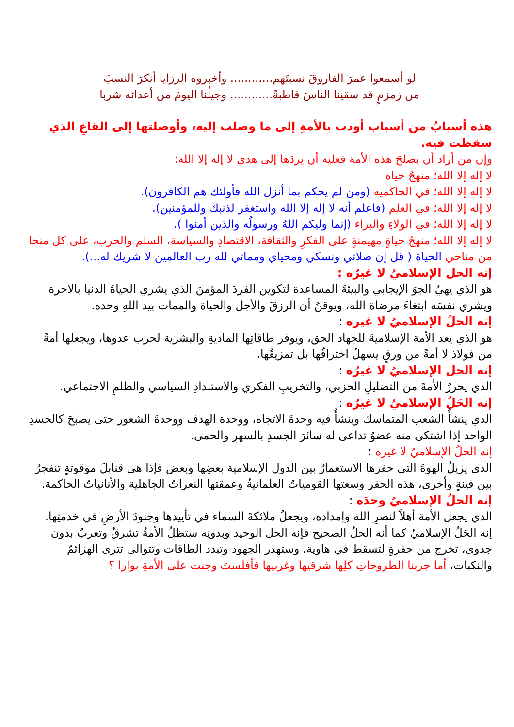لو أسمعوا عمرَ الفاروقَ نسبتَهم............ وأخبروه الرزايا أنكرَ النسبَ
من زمزمٍ قد سقينا الناسَ قاطبةً............ وجيلُنا اليومَ من أعدائه شربا
هذه أسبابُ من أسباب أودت بالأمةِ إلى ما وصلت إليه، وأوصلتها إلى القاعِ الذي سقطت فيه.
وإن من أراد أن يصلحَ هذه الأمة فعليه أن يردَها إلى هدي لا إله إلا الله؛
لا إله إلا الله؛ منهجُ حياة
لا إله إلا الله؛ في الحاكمية (ومن لم يحكم بما أنزل الله فأولئك هم الكافرون).
لا إله إلا الله؛ في العلم (فاعلم أنه لا إله إلا الله واستغفر لذنبك وللمؤمنين).
لا إله إلا الله؛ في الولاءِ والبراء (إنما وليكم اللهُ ورسولُه والذين أمنوا ).
لا إله إلا الله؛ منهجُ حياةٍ مهيمنةٍ على الفكرِ والثقافة، الاقتصادِ والسياسة، السلم والحرب، على كل منحا من مناحي الحياة ( قل إن صلاتي ونسكي ومحياي ومماتي لله رب العالمين لا شريك له...).
إنه الحل الإسلاميُ لا غيرُه :
هو الذي يهيُ الجوَ الإيجابي والبيئةَ المساعدة لتكوين الفردَ المؤمنَ الذي يشري الحياةَ الدنيا بالآخرة ويشري نفسَه ابتغاءَ مرضاة الله، ويوقنُ أن الرزقَ والأجل والحياة والممات بيد اللهِ وحده.
إنه الحلُ الإسلاميُ لا غيره :
هو الذي يعد الأمة الإسلاميةَ للجهاد الحق، ويوفر طاقاتِها الماديةِ والبشرية لحرب عدوها، ويجعلها أمةً من فولاذ لا أمةً من ورقٍ يسهلُ اختراقُها بل تمزيقُها.
إنه الحل الإسلاميُ لا غيرُه :
الذي يحررُ الأمةَ من التضليلِ الحزبي، والتخريبِ الفكري والاستبدادِ السياسي والظلمِ الاجتماعي.
إنه الحَلُ الإسلاميُ لا غيرُه :
الذي ينشأُ الشعب المتماسك وينشأُ فيه وحدةَ الاتجاه، ووحدة الهدف ووحدةَ الشعور حتى يصبحَ كالجسدِ الواحد إذا اشتكى منه عضوُ تداعى له سائرَ الجسدِ بالسهرِ والحمى.
إنه الحلُ الإسلاميُ لا غيره :
الذي يزيلُ الهوةَ التي حفرها الاستعمارُ بين الدول الإسلامية بعضِها وبعض فإذا هي قنابلَ موقوتةٍ تنفجرُ بين فينةٍ وأخرى، هذه الحفر وسعتها القومياتُ العلمانيةُ وعمقتها النعراتُ الجاهلية والأنانياتُ الحاكمة.
إنه الحلُ الإسلاميُ وحدَه :
الذي يجعل الأمة أهلاً لنصرِ الله وإمدادِه، ويجعلُ ملائكةَ السماء في تأييدها وجنودَ الأرضِ في خدمتِها.
إنه الحَلُ الإسلاميُ كما أنه الحلُ الصحيح فإنه الحل الوحيد وبدونِه ستظلُ الأمةُ تشرقُ وتغربُ بدون جدوى، تخرج من حفرةٍ لتسقط في هاوية، وستهدر الجهود وتبدد الطاقات وتتوالى تترى الهزائمُ والنكبات، أما جربنا الطروحاتِ كلِها شرقيها وغربيها فأفلستَ وجنت على الأمةِ بوارا ؟